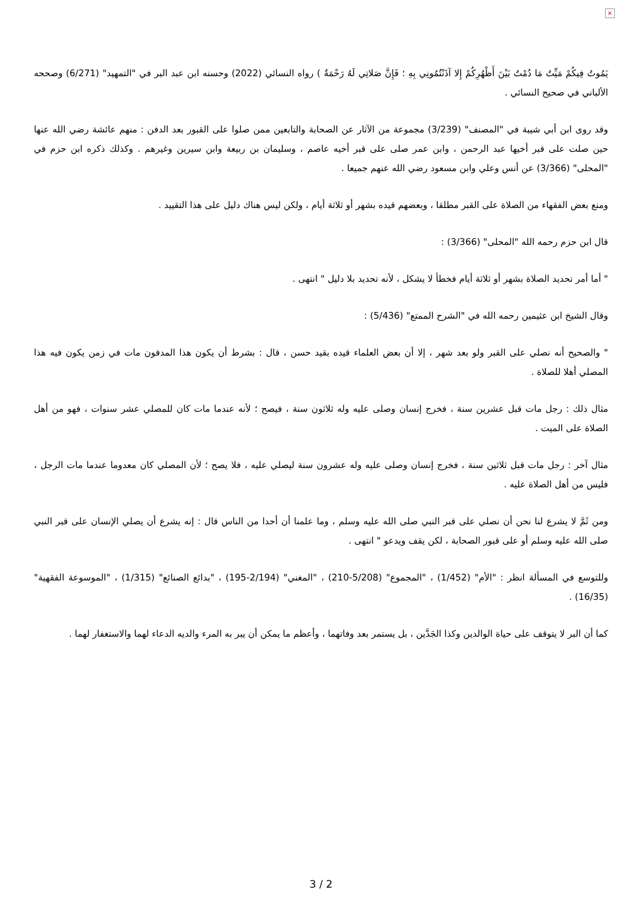×
يَمُوتُ فِيكُمْ مَيِّتٌ مَا دُمْتُ بَيْنَ أَظْهُرِكُمْ إِلا آذَنْتُمُونِي بِهِ ؛ فَإِنَّ صَلاتِي لَهُ رَحْمَةٌ ) رواه النسائي (2022) وحسنه ابن عبد البر في "التمهيد" (6/271) وصححه الألباني في صحيح النسائي .
وقد روى ابن أبي شيبة في "المصنف" (3/239) مجموعة من الآثار عن الصحابة والتابعين ممن صلوا على القبور بعد الدفن : منهم عائشة رضي الله عنها حين صلت على قبر أخيها عبد الرحمن ، وابن عمر صلى على قبر أخيه عاصم ، وسليمان بن ربيعة وابن سيرين وغيرهم . وكذلك ذكره ابن حزم في "المحلى" (3/366) عن أنس وعلي وابن مسعود رضي الله عنهم جميعا .
ومنع بعض الفقهاء من الصلاة على القبر مطلقا ، وبعضهم قيده بشهر أو ثلاثة أيام ، ولكن ليس هناك دليل على هذا التقييد .
قال ابن حزم رحمه الله "المحلى" (3/366) :
" أما أمر تحديد الصلاة بشهر أو ثلاثة أيام فخطأ لا يشكل ، لأنه تحديد بلا دليل " انتهى .
وقال الشيخ ابن عثيمين رحمه الله في "الشرح الممتع" (5/436) :
" والصحيح أنه نصلي على القبر ولو بعد شهر ، إلا أن بعض العلماء قيده بقيد حسن ، قال : بشرط أن يكون هذا المدفون مات في زمن يكون فيه هذا المصلي أهلا للصلاة .
مثال ذلك : رجل مات قبل عشرين سنة ، فخرج إنسان وصلى عليه وله ثلاثون سنة ، فيصح ؛ لأنه عندما مات كان للمصلي عشر سنوات ، فهو من أهل الصلاة على الميت .
مثال آخر : رجل مات قبل ثلاثين سنة ، فخرج إنسان وصلى عليه وله عشرون سنة ليصلي عليه ، فلا يصح ؛ لأن المصلي كان معدوما عندما مات الرجل ، فليس من أهل الصلاة عليه .
ومن ثَمَّ لا يشرع لنا نحن أن نصلي على قبر النبي صلى الله عليه وسلم ، وما علمنا أن أحدا من الناس قال : إنه يشرع أن يصلي الإنسان على قبر النبي صلى الله عليه وسلم أو على قبور الصحابة ، لكن يقف ويدعو " انتهى .
وللتوسع في المسألة انظر : "الأم" (1/452) ، "المجموع" (5/208-210) ، "المغني" (2/194-195) ، "بدائع الصنائع" (1/315) ، "الموسوعة الفقهية" (16/35) .
كما أن البر لا يتوقف على حياة الوالدين وكذا الجَدَّين ، بل يستمر بعد وفاتهما ، وأعظم ما يمكن أن يبر به المرء والديه الدعاء لهما والاستغفار لهما .
3 / 2